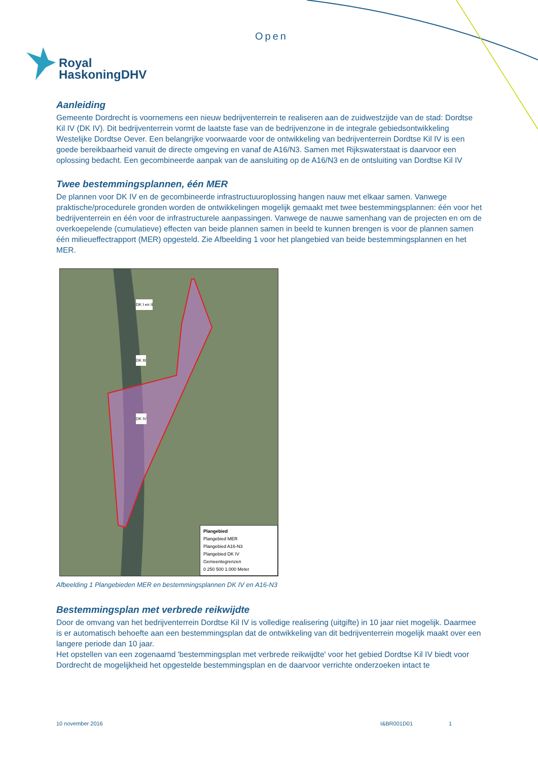Open
Royal
HaskoningDHV
Aanleiding
Gemeente Dordrecht is voornemens een nieuw bedrijventerrein te realiseren aan de zuidwestzijde van de stad: Dordtse Kil IV (DK IV). Dit bedrijventerrein vormt de laatste fase van de bedrijvenzone in de integrale gebiedsontwikkeling Westelijke Dordtse Oever. Een belangrijke voorwaarde voor de ontwikkeling van bedrijventerrein Dordtse Kil IV is een goede bereikbaarheid vanuit de directe omgeving en vanaf de A16/N3. Samen met Rijkswaterstaat is daarvoor een oplossing bedacht. Een gecombineerde aanpak van de aansluiting op de A16/N3 en de ontsluiting van Dordtse Kil IV
Twee bestemmingsplannen, één MER
De plannen voor DK IV en de gecombineerde infrastructuuroplossing hangen nauw met elkaar samen. Vanwege praktische/procedurele gronden worden de ontwikkelingen mogelijk gemaakt met twee bestemmingsplannen: één voor het bedrijventerrein en één voor de infrastructurele aanpassingen. Vanwege de nauwe samenhang van de projecten en om de overkoepelende (cumulatieve) effecten van beide plannen samen in beeld te kunnen brengen is voor de plannen samen één milieueffectrapport (MER) opgesteld. Zie Afbeelding 1 voor het plangebied van beide bestemmingsplannen en het MER.
DK I en II
DK III
DK IV
Plangebied
Plangebied MER
Plangebied A16-N3
Plangebied DK IV
Gemeentegrenzen
0 250 500 1.000 Meter
Afbeelding 1 Plangebieden MER en bestemmingsplannen DK IV en A16-N3
Bestemmingsplan met verbrede reikwijdte
Door de omvang van het bedrijventerrein Dordtse Kil IV is volledige realisering (uitgifte) in 10 jaar niet mogelijk. Daarmee is er automatisch behoefte aan een bestemmingsplan dat de ontwikkeling van dit bedrijventerrein mogelijk maakt over een langere periode dan 10 jaar.
Het opstellen van een zogenaamd 'bestemmingsplan met verbrede reikwijdte' voor het gebied Dordtse Kil IV biedt voor Dordrecht de mogelijkheid het opgestelde bestemmingsplan en de daarvoor verrichte onderzoeken intact te
10 november 2016 I&BR001D01 1